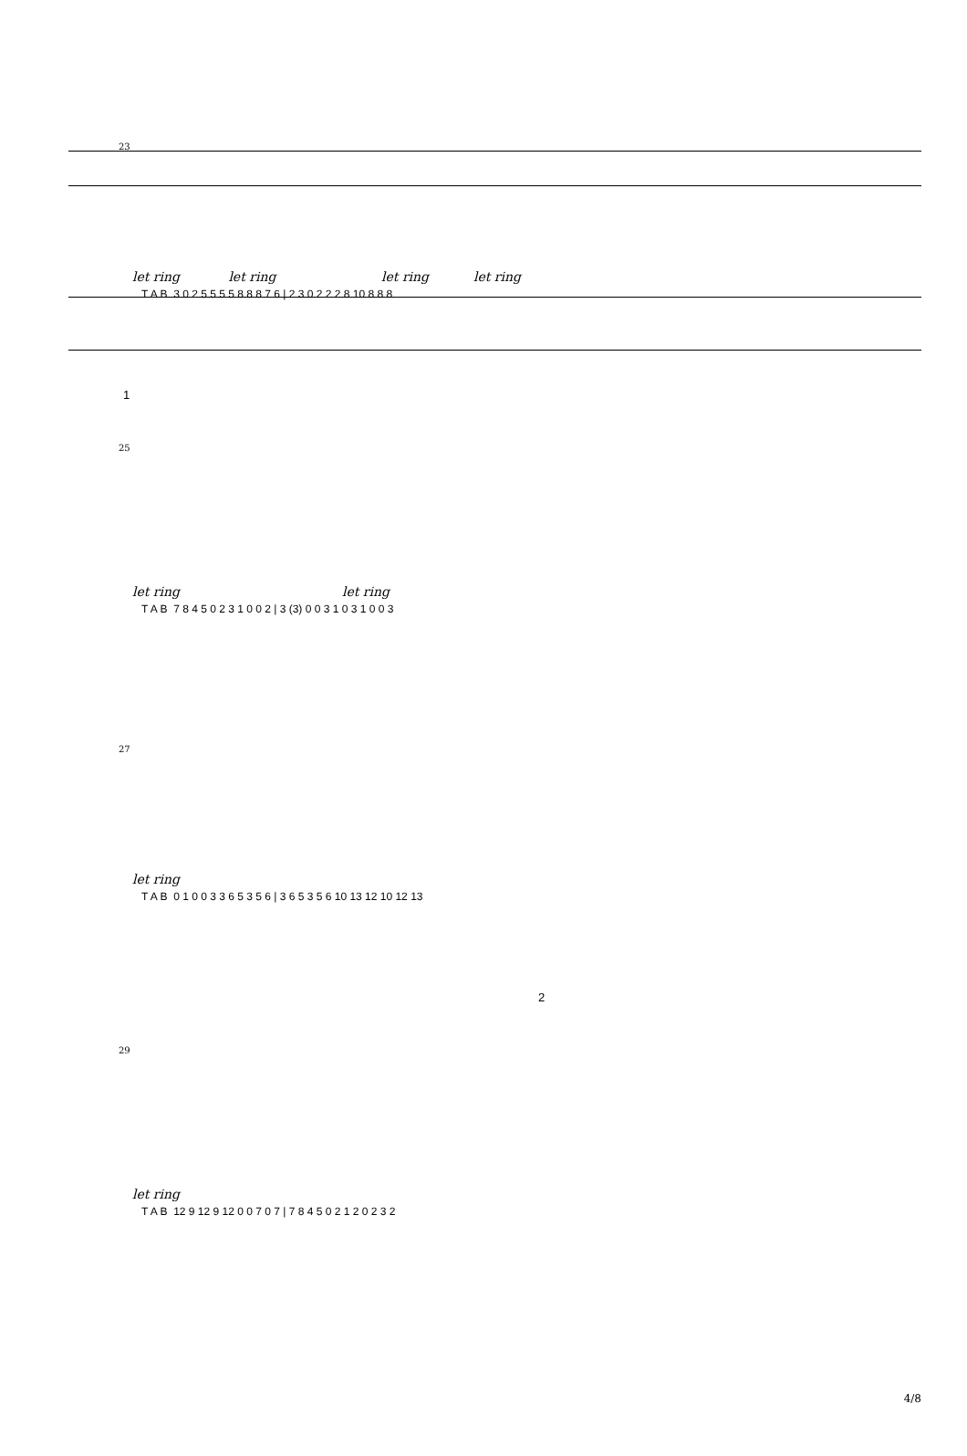23
let ring let ring let ring let ring
T A B 3 0 2 5 5 5 5 8 8 8 7 6 | 2 3 0 2 2 2 8 10 8 8 8
1
25
let ring let ring
T A B 7 8 4 5 0 2 3 1 0 0 2 | 3 (3) 0 0 3 1 0 3 1 0 0 3
27
let ring
T A B 0 1 0 0 3 3 6 5 3 5 6 | 3 6 5 3 5 6 10 13 12 10 12 13
2
29
let ring
T A B 12 9 12 9 12 0 0 7 0 7 | 7 8 4 5 0 2 1 2 0 2 3 2
4/8